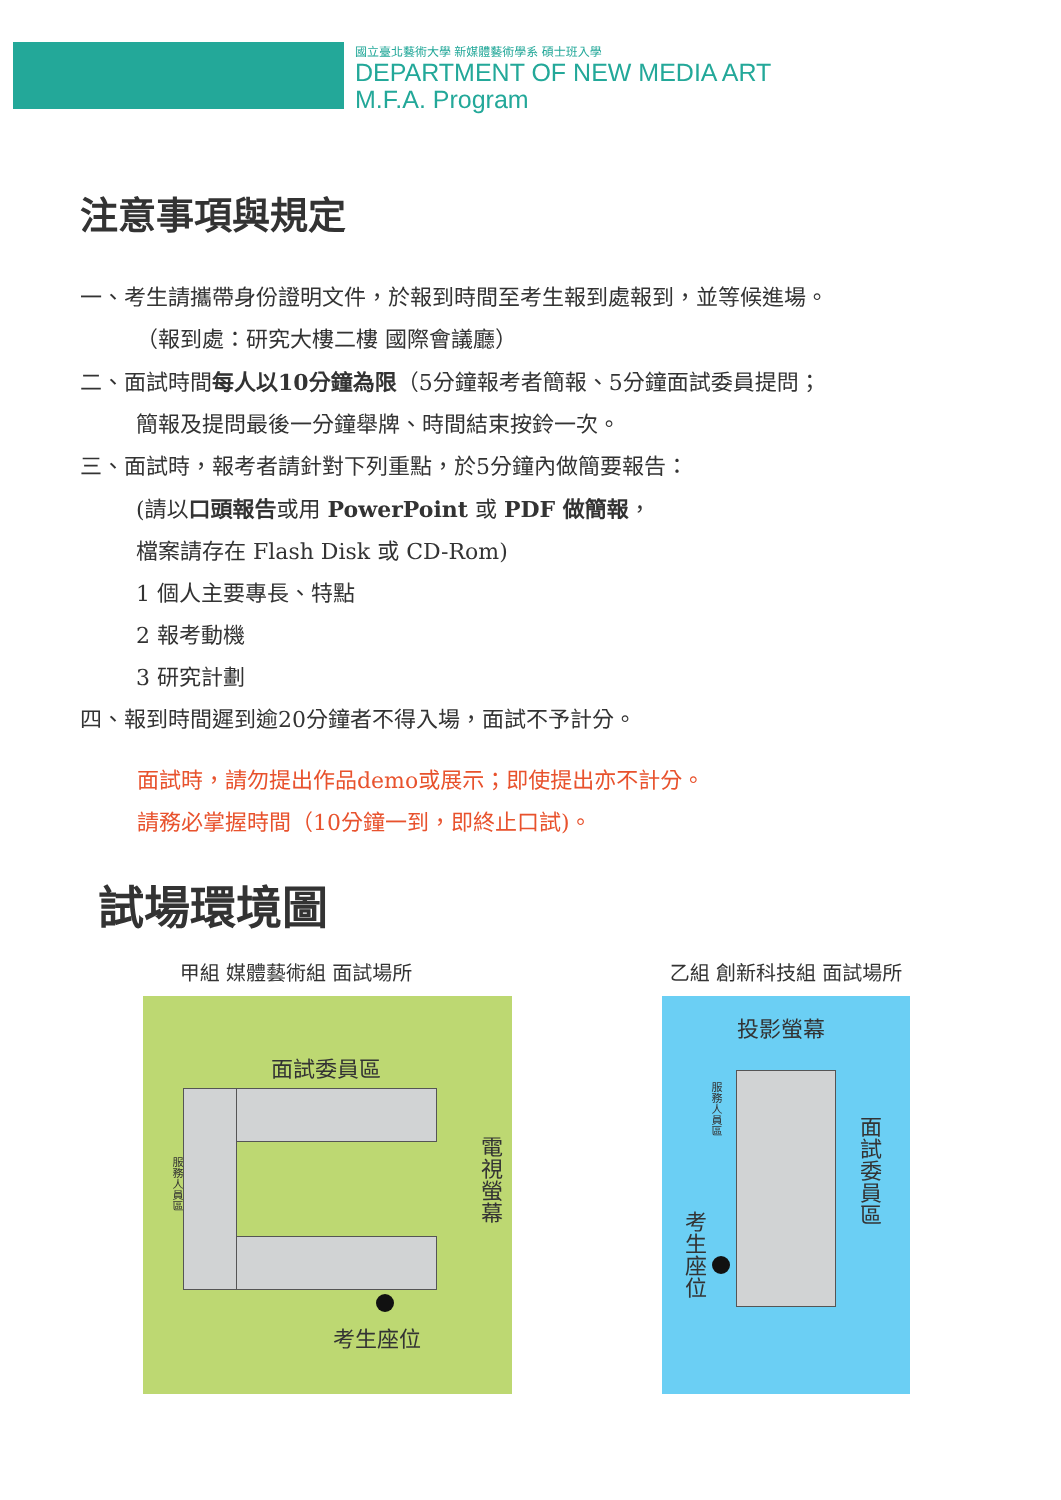國立臺北藝術大學 新媒體藝術學系 碩士班入學
DEPARTMENT OF NEW MEDIA ART
M.F.A. Program
注意事項與規定
一、考生請攜帶身份證明文件，於報到時間至考生報到處報到，並等候進場。
（報到處：研究大樓二樓 國際會議廳）
二、面試時間每人以10分鐘為限（5分鐘報考者簡報、5分鐘面試委員提問；
簡報及提問最後一分鐘舉牌、時間結束按鈴一次。
三、面試時，報考者請針對下列重點，於5分鐘內做簡要報告：
(請以口頭報告或用 PowerPoint 或 PDF 做簡報，
檔案請存在 Flash Disk 或 CD-Rom)
1 個人主要專長、特點
2 報考動機
3 研究計劃
四、報到時間遲到逾20分鐘者不得入場，面試不予計分。
面試時，請勿提出作品demo或展示；即使提出亦不計分。
請務必掌握時間（10分鐘一到，即終止口試)。
試場環境圖
甲組 媒體藝術組 面試場所
面試委員區
服務人員區
電視螢幕
考生座位
乙組 創新科技組 面試場所
投影螢幕
服務人員區
面試委員區
考生座位